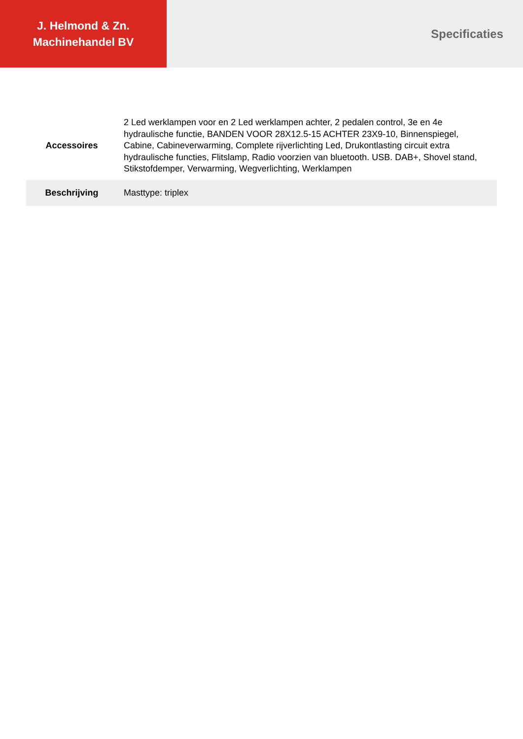J. Helmond & Zn.
Machinehandel BV
Specificaties
| Accessoires | 2 Led werklampen voor en 2 Led werklampen achter, 2 pedalen control, 3e en 4e hydraulische functie, BANDEN VOOR 28X12.5-15 ACHTER 23X9-10, Binnenspiegel, Cabine, Cabineverwarming, Complete rijverlichting Led, Drukontlasting circuit extra hydraulische functies, Flitslamp, Radio voorzien van bluetooth. USB. DAB+, Shovel stand, Stikstofdemper, Verwarming, Wegverlichting, Werklampen |
| Beschrijving | Masttype: triplex |